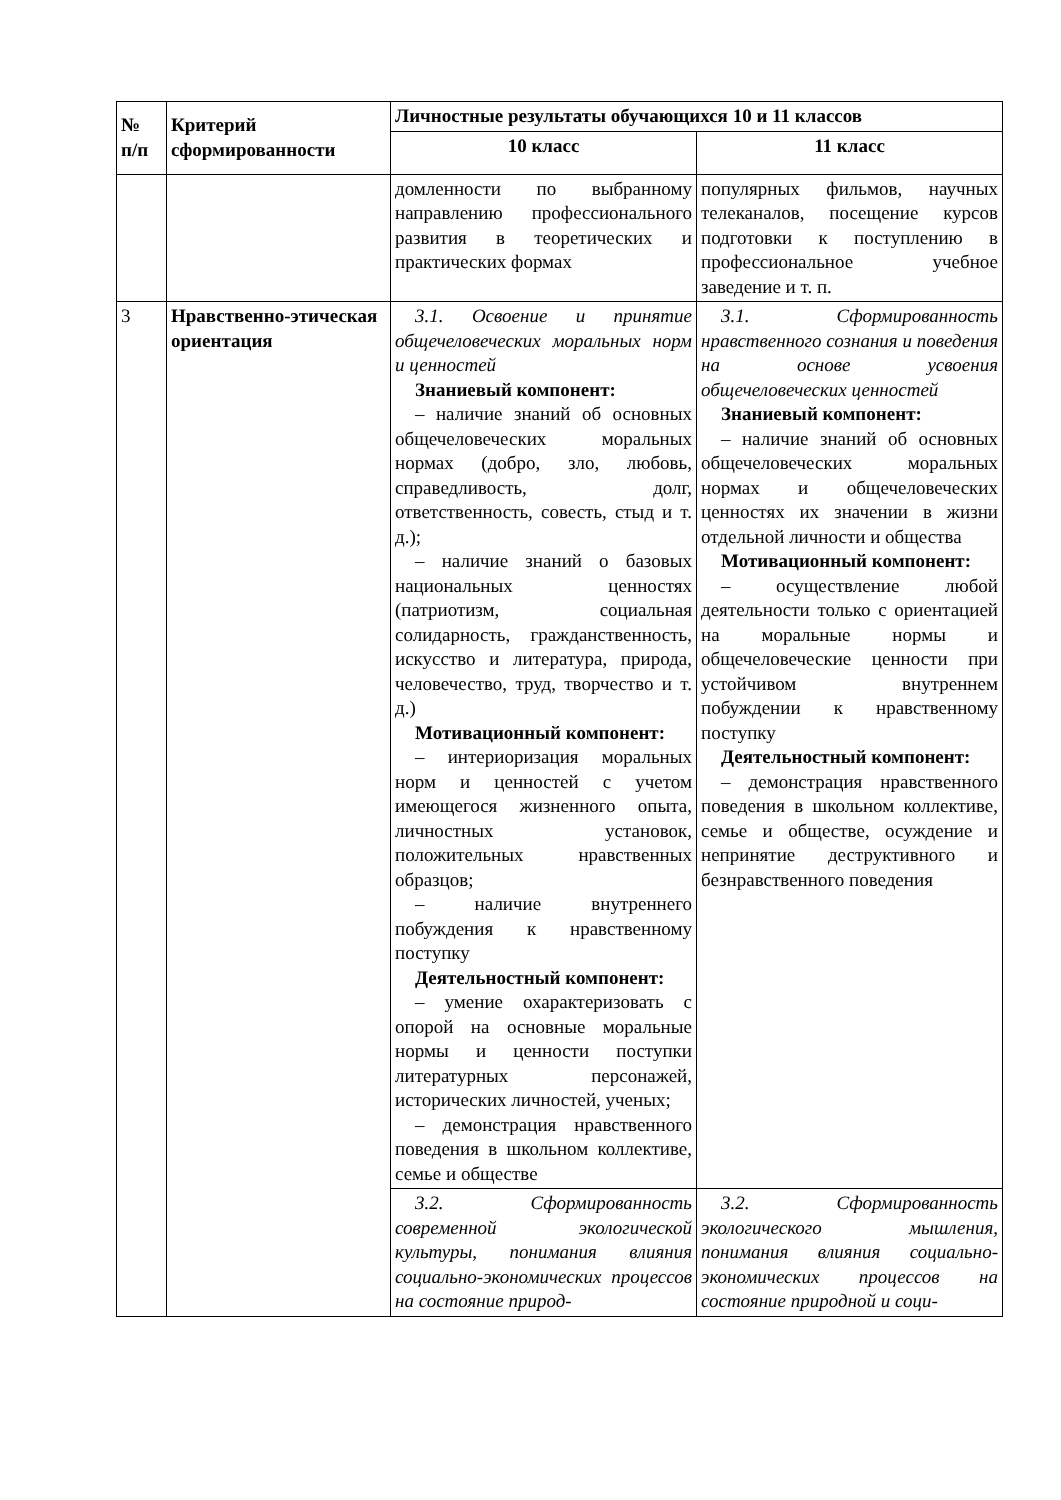| № п/п | Критерий сформированности | Личностные результаты обучающихся 10 и 11 классов | |
| --- | --- | --- | --- |
| | | 10 класс | 11 класс |
| | | домленности по выбранному направлению профессионального развития в теоретических и практических формах | популярных фильмов, научных телеканалов, посещение курсов подготовки к поступлению в профессиональное учебное заведение и т. п. |
| 3 | Нравственно-этическая ориентация | 3.1. Освоение и принятие общечеловеческих моральных норм и ценностей Знаниевый компонент: – наличие знаний об основных общечеловеческих моральных нормах (добро, зло, любовь, справедливость, долг, ответственность, совесть, стыд и т. д.); – наличие знаний о базовых национальных ценностях (патриотизм, социальная солидарность, гражданственность, искусство и литература, природа, человечество, труд, творчество и т. д.) Мотивационный компонент: – интериоризация моральных норм и ценностей с учетом имеющегося жизненного опыта, личностных установок, положительных нравственных образцов; – наличие внутреннего побуждения к нравственному поступку Деятельностный компонент: – умение охарактеризовать с опорой на основные моральные нормы и ценности поступки литературных персонажей, исторических личностей, ученых; – демонстрация нравственного поведения в школьном коллективе, семье и обществе | 3.1. Сформированность нравственного сознания и поведения на основе усвоения общечеловеческих ценностей Знаниевый компонент: – наличие знаний об основных общечеловеческих моральных нормах и общечеловеческих ценностях их значении в жизни отдельной личности и общества Мотивационный компонент: – осуществление любой деятельности только с ориентацией на моральные нормы и общечеловеческие ценности при устойчивом внутреннем побуждении к нравственному поступку Деятельностный компонент: – демонстрация нравственного поведения в школьном коллективе, семье и обществе, осуждение и непринятие деструктивного и безнравственного поведения |
| | | 3.2. Сформированность современной экологической культуры, понимания влияния социально-экономических процессов на состояние природ- | 3.2. Сформированность экологического мышления, понимания влияния социально-экономических процессов на состояние природной и соци- |